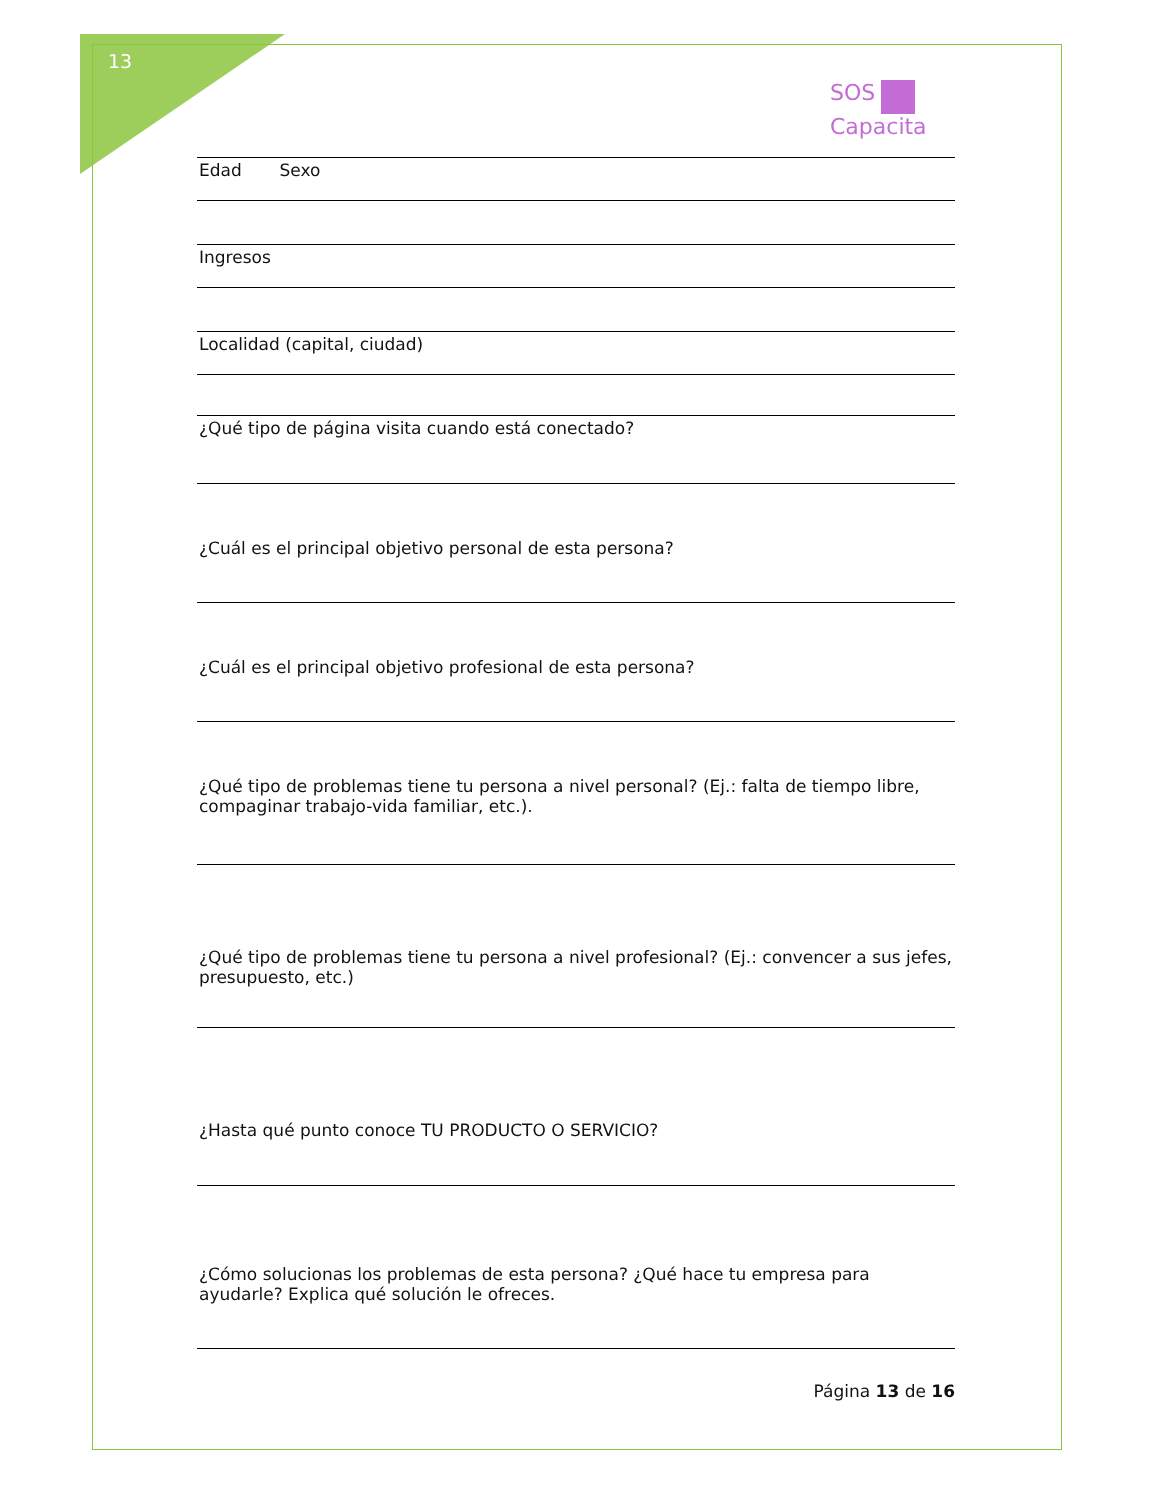13
SOS
Capacita
Edad Sexo
Ingresos
Localidad (capital, ciudad)
¿Qué tipo de página visita cuando está conectado?
¿Cuál es el principal objetivo personal de esta persona?
¿Cuál es el principal objetivo profesional de esta persona?
¿Qué tipo de problemas tiene tu persona a nivel personal? (Ej.: falta de tiempo libre, compaginar trabajo-vida familiar, etc.).
¿Qué tipo de problemas tiene tu persona a nivel profesional? (Ej.: convencer a sus jefes, presupuesto, etc.)
¿Hasta qué punto conoce TU PRODUCTO O SERVICIO?
¿Cómo solucionas los problemas de esta persona? ¿Qué hace tu empresa para ayudarle? Explica qué solución le ofreces.
Página 13 de 16